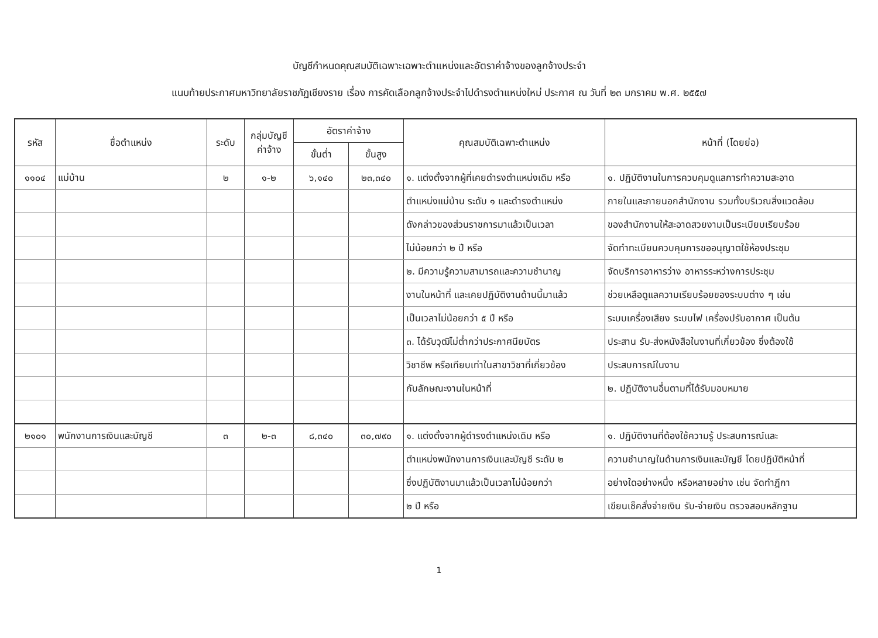บัญชีกำหนดคุณสมบัติเฉพาะเฉพาะตำแหน่งและอัตราค่าจ้างของลูกจ้างประจำ
แนบท้ายประกาศมหาวิทยาลัยราชภัฏเชียงราย เรื่อง การคัดเลือกลูกจ้างประจำไปดำรงตำแหน่งใหม่ ประกาศ ณ วันที่ ๒๓ มกราคม พ.ศ. ๒๕๕๗
| รหัส | ชื่อตำแหน่ง | ระดับ | กลุ่มบัญชี ค่าจ้าง | อัตราค่าจ้าง | | คุณสมบัติเฉพาะตำแหน่ง | หน้าที่ (โดยย่อ) |
| --- | --- | --- | --- | --- | --- | --- | --- |
| | | | | ขั้นต่ำ | ขั้นสูง | | |
| ๑๑๐๔ | แม่บ้าน | ๒ | ๑-๒ | ๖,๑๔๐ | ๒๓,๓๔๐ | ๑. แต่งตั้งจากผู้ที่เคยดำรงตำแหน่งเดิม หรือ | ๑. ปฏิบัติงานในการควบคุมดูแลการทำความสะอาด |
| | | | | | | ตำแหน่งแม่บ้าน ระดับ ๑ และดำรงตำแหน่ง | ภายในและภายนอกสำนักงาน รวมทั้งบริเวณสิ่งแวดล้อม |
| | | | | | | ดังกล่าวของส่วนราชการมาแล้วเป็นเวลา | ของสำนักงานให้สะอาดสวยงามเป็นระเบียบเรียบร้อย |
| | | | | | | ไม่น้อยกว่า ๒ ปี หรือ | จัดทำทะเบียนควบคุมการขออนุญาตใช้ห้องประชุม |
| | | | | | | ๒. มีความรู้ความสามารถและความชำนาญ | จัดบริการอาหารว่าง อาหารระหว่างการประชุม |
| | | | | | | งานในหน้าที่ และเคยปฏิบัติงานด้านนี้มาแล้ว | ช่วยเหลือดูแลความเรียบร้อยของระบบต่าง ๆ เช่น |
| | | | | | | เป็นเวลาไม่น้อยกว่า ๕ ปี หรือ | ระบบเครื่องเสียง ระบบไฟ เครื่องปรับอากาศ เป็นต้น |
| | | | | | | ๓. ได้รับวุฒิไม่ต่ำกว่าประกาศนียบัตร | ประสาน รับ-ส่งหนังสือในงานที่เกี่ยวข้อง ซึ่งต้องใช้ |
| | | | | | | วิชาชีพ หรือเทียบเท่าในสาขาวิชาที่เกี่ยวข้อง | ประสบการณ์ในงาน |
| | | | | | | กับลักษณะงานในหน้าที่ | ๒. ปฏิบัติงานอื่นตามที่ได้รับมอบหมาย |
| ๒๑๐๑ | พนักงานการเงินและบัญชี | ๓ | ๒-๓ | ๘,๓๔๐ | ๓๐,๗๙๐ | ๑. แต่งตั้งจากผู้ดำรงตำแหน่งเดิม หรือ | ๑. ปฏิบัติงานที่ต้องใช้ความรู้ ประสบการณ์และ |
| | | | | | | ตำแหน่งพนักงานการเงินและบัญชี ระดับ ๒ | ความชำนาญในด้านการเงินและบัญชี โดยปฏิบัติหน้าที่ |
| | | | | | | ซึ่งปฏิบัติงานมาแล้วเป็นเวลาไม่น้อยกว่า | อย่างใดอย่างหนึ่ง หรือหลายอย่าง เช่น จัดทำฎีกา |
| | | | | | | ๒ ปี หรือ | เขียนเช็คสั่งจ่ายเงิน รับ-จ่ายเงิน ตรวจสอบหลักฐาน |
1